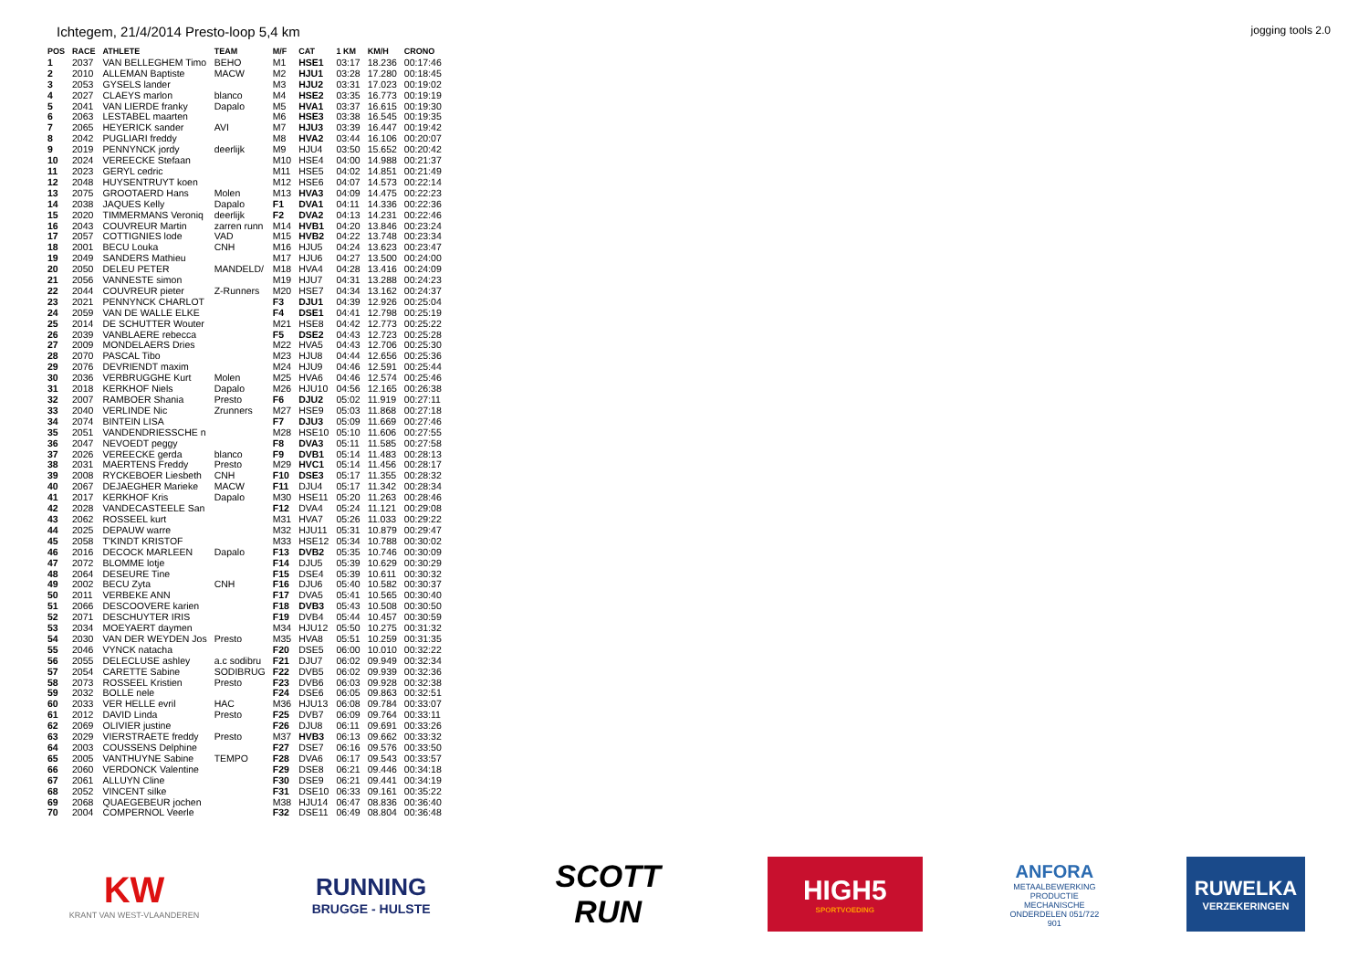Ichtegem, 21/4/2014 Presto-loop 5,4 km jogging tools 2.0
| POS | RACE | ATHLETE | TEAM | M/F | CAT | 1 KM | KM/H | CRONO |
| --- | --- | --- | --- | --- | --- | --- | --- | --- |
| 1 | 2037 | VAN BELLEGHEM Timo | BEHO | M1 | HSE1 | 03:17 | 18.236 | 00:17:46 |
| 2 | 2010 | ALLEMAN Baptiste | MACW | M2 | HJU1 | 03:28 | 17.280 | 00:18:45 |
| 3 | 2053 | GYSELS lander | | M3 | HJU2 | 03:31 | 17.023 | 00:19:02 |
| 4 | 2027 | CLAEYS marlon | blanco | M4 | HSE2 | 03:35 | 16.773 | 00:19:19 |
| 5 | 2041 | VAN LIERDE franky | Dapalo | M5 | HVA1 | 03:37 | 16.615 | 00:19:30 |
| 6 | 2063 | LESTABEL maarten | | M6 | HSE3 | 03:38 | 16.545 | 00:19:35 |
| 7 | 2065 | HEYERICK sander | AVI | M7 | HJU3 | 03:39 | 16.447 | 00:19:42 |
| 8 | 2042 | PUGLIARI freddy | | M8 | HVA2 | 03:44 | 16.106 | 00:20:07 |
| 9 | 2019 | PENNYNCK jordy | deerlijk | M9 | HJU4 | 03:50 | 15.652 | 00:20:42 |
| 10 | 2024 | VEREECKE Stefaan | | M10 | HSE4 | 04:00 | 14.988 | 00:21:37 |
| 11 | 2023 | GERYL cedric | | M11 | HSE5 | 04:02 | 14.851 | 00:21:49 |
| 12 | 2048 | HUYSENTRUYT koen | | M12 | HSE6 | 04:07 | 14.573 | 00:22:14 |
| 13 | 2075 | GROOTAERD Hans | Molen | M13 | HVA3 | 04:09 | 14.475 | 00:22:23 |
| 14 | 2038 | JAQUES Kelly | Dapalo | F1 | DVA1 | 04:11 | 14.336 | 00:22:36 |
| 15 | 2020 | TIMMERMANS Veroniq | deerlijk | F2 | DVA2 | 04:13 | 14.231 | 00:22:46 |
| 16 | 2043 | COUVREUR Martin | zarren runn | M14 | HVB1 | 04:20 | 13.846 | 00:23:24 |
| 17 | 2057 | COTTIGNIES lode | VAD | M15 | HVB2 | 04:22 | 13.748 | 00:23:34 |
| 18 | 2001 | BECU Louka | CNH | M16 | HJU5 | 04:24 | 13.623 | 00:23:47 |
| 19 | 2049 | SANDERS Mathieu | | M17 | HJU6 | 04:27 | 13.500 | 00:24:00 |
| 20 | 2050 | DELEU PETER | MANDELD/ | M18 | HVA4 | 04:28 | 13.416 | 00:24:09 |
| 21 | 2056 | VANNESTE simon | | M19 | HJU7 | 04:31 | 13.288 | 00:24:23 |
| 22 | 2044 | COUVREUR pieter | Z-Runners | M20 | HSE7 | 04:34 | 13.162 | 00:24:37 |
| 23 | 2021 | PENNYNCK CHARLOT | | F3 | DJU1 | 04:39 | 12.926 | 00:25:04 |
| 24 | 2059 | VAN DE WALLE ELKE | | F4 | DSE1 | 04:41 | 12.798 | 00:25:19 |
| 25 | 2014 | DE SCHUTTER Wouter | | M21 | HSE8 | 04:42 | 12.773 | 00:25:22 |
| 26 | 2039 | VANBLAERE rebecca | | F5 | DSE2 | 04:43 | 12.723 | 00:25:28 |
| 27 | 2009 | MONDELAERS Dries | | M22 | HVA5 | 04:43 | 12.706 | 00:25:30 |
| 28 | 2070 | PASCAL Tibo | | M23 | HJU8 | 04:44 | 12.656 | 00:25:36 |
| 29 | 2076 | DEVRIENDT maxim | | M24 | HJU9 | 04:46 | 12.591 | 00:25:44 |
| 30 | 2036 | VERBRUGGHE Kurt | Molen | M25 | HVA6 | 04:46 | 12.574 | 00:25:46 |
| 31 | 2018 | KERKHOF Niels | Dapalo | M26 | HJU10 | 04:56 | 12.165 | 00:26:38 |
| 32 | 2007 | RAMBOER Shania | Presto | F6 | DJU2 | 05:02 | 11.919 | 00:27:11 |
| 33 | 2040 | VERLINDE Nic | Zrunners | M27 | HSE9 | 05:03 | 11.868 | 00:27:18 |
| 34 | 2074 | BINTEIN LISA | | F7 | DJU3 | 05:09 | 11.669 | 00:27:46 |
| 35 | 2051 | VANDENDRIESSCHE n | | M28 | HSE10 | 05:10 | 11.606 | 00:27:55 |
| 36 | 2047 | NEVOEDT peggy | | F8 | DVA3 | 05:11 | 11.585 | 00:27:58 |
| 37 | 2026 | VEREECKE gerda | blanco | F9 | DVB1 | 05:14 | 11.483 | 00:28:13 |
| 38 | 2031 | MAERTENS Freddy | Presto | M29 | HVC1 | 05:14 | 11.456 | 00:28:17 |
| 39 | 2008 | RYCKEBOER Liesbeth | CNH | F10 | DSE3 | 05:17 | 11.355 | 00:28:32 |
| 40 | 2067 | DEJAEGHER Marieke | MACW | F11 | DJU4 | 05:17 | 11.342 | 00:28:34 |
| 41 | 2017 | KERKHOF Kris | Dapalo | M30 | HSE11 | 05:20 | 11.263 | 00:28:46 |
| 42 | 2028 | VANDECASTEELE San | | F12 | DVA4 | 05:24 | 11.121 | 00:29:08 |
| 43 | 2062 | ROSSEEL kurt | | M31 | HVA7 | 05:26 | 11.033 | 00:29:22 |
| 44 | 2025 | DEPAUW warre | | M32 | HJU11 | 05:31 | 10.879 | 00:29:47 |
| 45 | 2058 | T'KINDT KRISTOF | | M33 | HSE12 | 05:34 | 10.788 | 00:30:02 |
| 46 | 2016 | DECOCK MARLEEN | Dapalo | F13 | DVB2 | 05:35 | 10.746 | 00:30:09 |
| 47 | 2072 | BLOMME lotje | | F14 | DJU5 | 05:39 | 10.629 | 00:30:29 |
| 48 | 2064 | DESEURE Tine | | F15 | DSE4 | 05:39 | 10.611 | 00:30:32 |
| 49 | 2002 | BECU Zyta | CNH | F16 | DJU6 | 05:40 | 10.582 | 00:30:37 |
| 50 | 2011 | VERBEKE ANN | | F17 | DVA5 | 05:41 | 10.565 | 00:30:40 |
| 51 | 2066 | DESCOOVERE karien | | F18 | DVB3 | 05:43 | 10.508 | 00:30:50 |
| 52 | 2071 | DESCHUYTER IRIS | | F19 | DVB4 | 05:44 | 10.457 | 00:30:59 |
| 53 | 2034 | MOEYAERT daymen | | M34 | HJU12 | 05:50 | 10.275 | 00:31:32 |
| 54 | 2030 | VAN DER WEYDEN Jos | Presto | M35 | HVA8 | 05:51 | 10.259 | 00:31:35 |
| 55 | 2046 | VYNCK natacha | | F20 | DSE5 | 06:00 | 10.010 | 00:32:22 |
| 56 | 2055 | DELECLUSE ashley | a.c sodibru | F21 | DJU7 | 06:02 | 09.949 | 00:32:34 |
| 57 | 2054 | CARETTE Sabine | SODIBRUG | F22 | DVB5 | 06:02 | 09.939 | 00:32:36 |
| 58 | 2073 | ROSSEEL Kristien | Presto | F23 | DVB6 | 06:03 | 09.928 | 00:32:38 |
| 59 | 2032 | BOLLE nele | | F24 | DSE6 | 06:05 | 09.863 | 00:32:51 |
| 60 | 2033 | VER HELLE evril | HAC | M36 | HJU13 | 06:08 | 09.784 | 00:33:07 |
| 61 | 2012 | DAVID Linda | Presto | F25 | DVB7 | 06:09 | 09.764 | 00:33:11 |
| 62 | 2069 | OLIVIER justine | | F26 | DJU8 | 06:11 | 09.691 | 00:33:26 |
| 63 | 2029 | VIERSTRAETE freddy | Presto | M37 | HVB3 | 06:13 | 09.662 | 00:33:32 |
| 64 | 2003 | COUSSENS Delphine | | F27 | DSE7 | 06:16 | 09.576 | 00:33:50 |
| 65 | 2005 | VANTHUYNE Sabine | TEMPO | F28 | DVA6 | 06:17 | 09.543 | 00:33:57 |
| 66 | 2060 | VERDONCK Valentine | | F29 | DSE8 | 06:21 | 09.446 | 00:34:18 |
| 67 | 2061 | ALLUYN Cline | | F30 | DSE9 | 06:21 | 09.441 | 00:34:19 |
| 68 | 2052 | VINCENT silke | | F31 | DSE10 | 06:33 | 09.161 | 00:35:22 |
| 69 | 2068 | QUAEGEBEUR jochen | | M38 | HJU14 | 06:47 | 08.836 | 00:36:40 |
| 70 | 2004 | COMPERNOL Veerle | | F32 | DSE11 | 06:49 | 08.804 | 00:36:48 |
KW
KRANT VAN WEST-VLAANDEREN
RUNNING
BRUGGE - HULSTE
SCOTT RUN
HIGH5
SPORTVOEDING
ANFORA
METAALBEWERKING PRODUCTIE MECHANISCHE ONDERDELEN 051/722 901
RUWELKA
VERZEKERINGEN